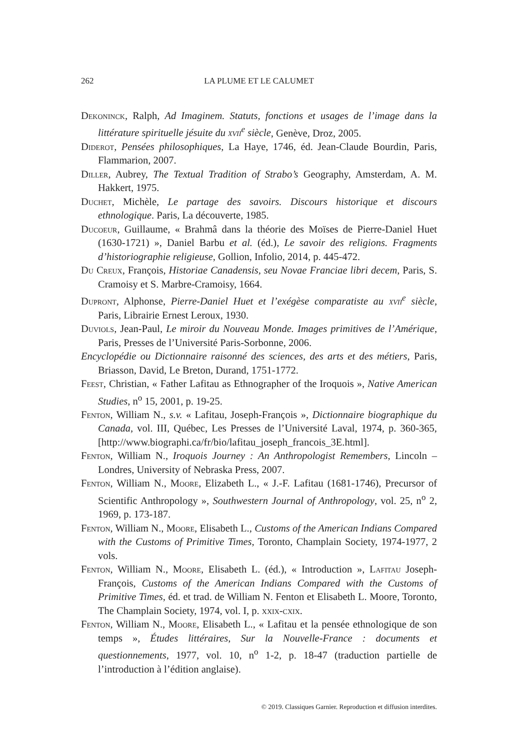262 LA PLUME ET LE CALUMET
Dekoninck, Ralph, Ad Imaginem. Statuts, fonctions et usages de l’image dans la littérature spirituelle jésuite du xvii<sup>e</sup> siècle, Genève, Droz, 2005.
Diderot, Pensées philosophiques, La Haye, 1746, éd. Jean-Claude Bourdin, Paris, Flammarion, 2007.
Diller, Aubrey, The Textual Tradition of Strabo’s Geography, Amsterdam, A. M. Hakkert, 1975.
Duchet, Michèle, Le partage des savoirs. Discours historique et discours ethnologique. Paris, La découverte, 1985.
Ducoeur, Guillaume, « Brahmâ dans la théorie des Moïses de Pierre-Daniel Huet (1630-1721) », Daniel Barbu et al. (éd.), Le savoir des religions. Fragments d’historiographie religieuse, Gollion, Infolio, 2014, p. 445-472.
Du Creux, François, Historiae Canadensis, seu Novae Franciae libri decem, Paris, S. Cramoisy et S. Marbre-Cramoisy, 1664.
Dupront, Alphonse, Pierre-Daniel Huet et l’exégèse comparatiste au xvii<sup>e</sup> siècle, Paris, Librairie Ernest Leroux, 1930.
Duviols, Jean-Paul, Le miroir du Nouveau Monde. Images primitives de l’Amérique, Paris, Presses de l’Université Paris-Sorbonne, 2006.
Encyclopédie ou Dictionnaire raisonné des sciences, des arts et des métiers, Paris, Briasson, David, Le Breton, Durand, 1751-1772.
Feest, Christian, « Father Lafitau as Ethnographer of the Iroquois », Native American Studies, n<sup>o</sup> 15, 2001, p. 19-25.
Fenton, William N., s.v. « Lafitau, Joseph-François », Dictionnaire biographique du Canada, vol. III, Québec, Les Presses de l’Université Laval, 1974, p. 360-365, [http://www.biographi.ca/fr/bio/lafitau_joseph_francois_3E.html].
Fenton, William N., Iroquois Journey : An Anthropologist Remembers, Lincoln – Londres, University of Nebraska Press, 2007.
Fenton, William N., Moore, Elizabeth L., « J.-F. Lafitau (1681-1746), Precursor of Scientific Anthropology », Southwestern Journal of Anthropology, vol. 25, n<sup>o</sup> 2, 1969, p. 173-187.
Fenton, William N., Moore, Elisabeth L., Customs of the American Indians Compared with the Customs of Primitive Times, Toronto, Champlain Society, 1974-1977, 2 vols.
Fenton, William N., Moore, Elisabeth L. (éd.), « Introduction », Lafitau Joseph-François, Customs of the American Indians Compared with the Customs of Primitive Times, éd. et trad. de William N. Fenton et Elisabeth L. Moore, Toronto, The Champlain Society, 1974, vol. I, p. xxix-cxix.
Fenton, William N., Moore, Elisabeth L., « Lafitau et la pensée ethnologique de son temps », Études littéraires, Sur la Nouvelle-France : documents et questionnements, 1977, vol. 10, n<sup>o</sup> 1-2, p. 18-47 (traduction partielle de l’introduction à l’édition anglaise).
© 2019. Classiques Garnier. Reproduction et diffusion interdites.